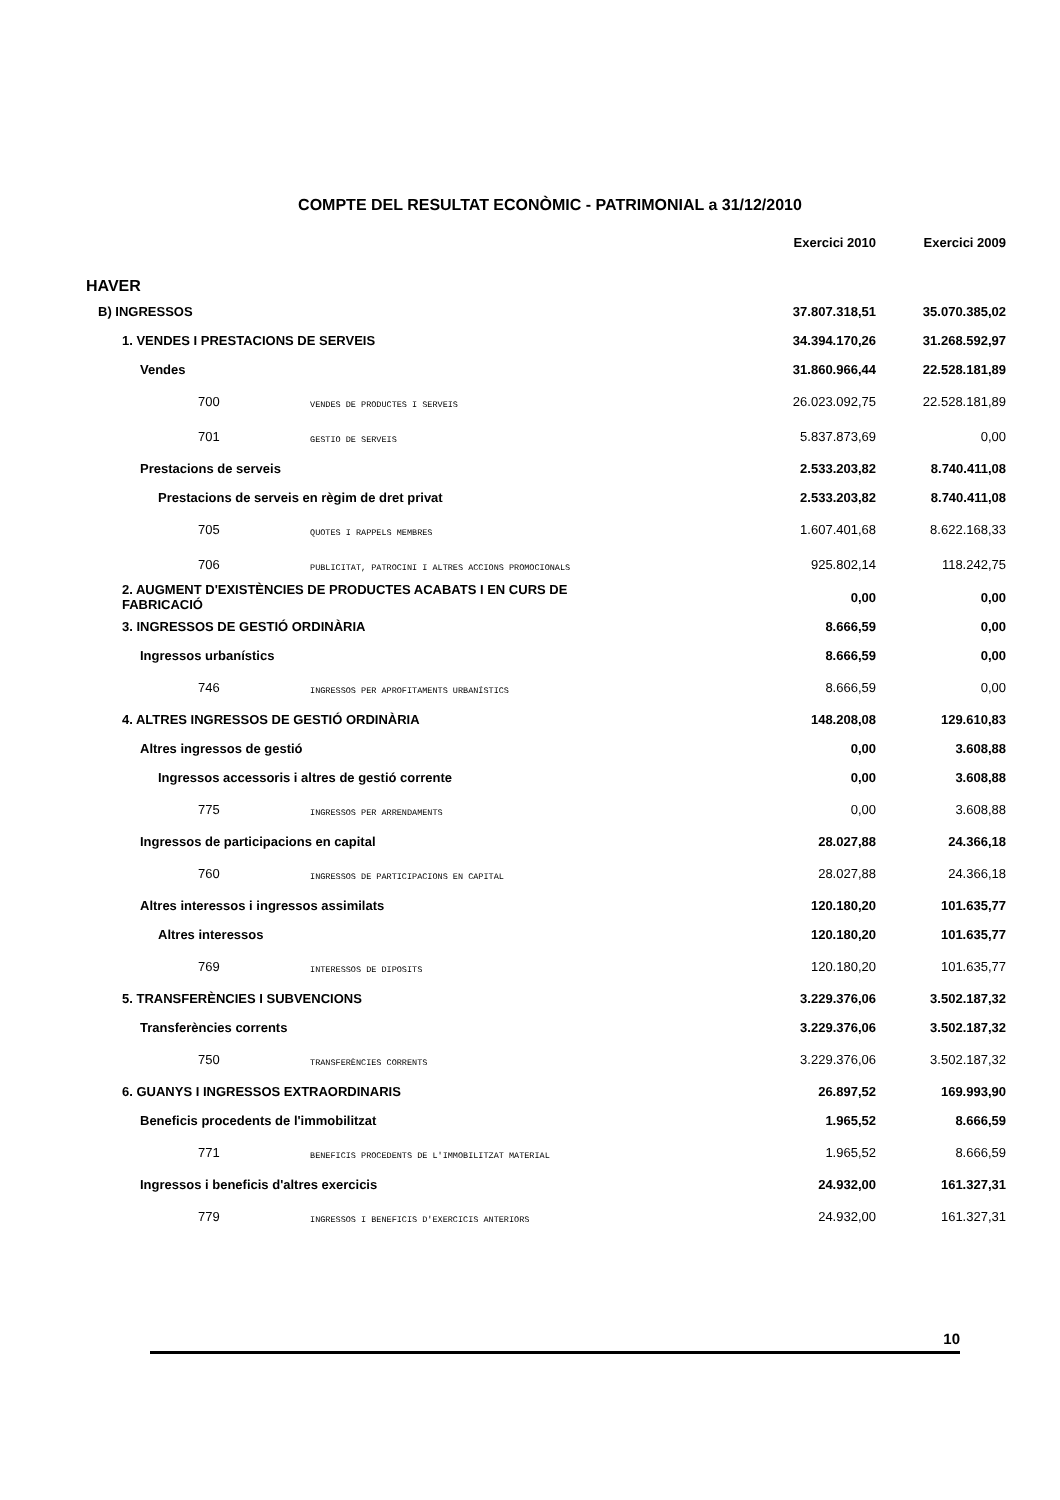COMPTE DEL RESULTAT ECONÒMIC - PATRIMONIAL a 31/12/2010
| | | Exercici 2010 | Exercici 2009 |
| --- | --- | --- | --- |
| HAVER | | | |
| B) INGRESSOS | | 37.807.318,51 | 35.070.385,02 |
| 1. VENDES I PRESTACIONS DE SERVEIS | | 34.394.170,26 | 31.268.592,97 |
| Vendes | | 31.860.966,44 | 22.528.181,89 |
| 700 | VENDES DE PRODUCTES I SERVEIS | 26.023.092,75 | 22.528.181,89 |
| 701 | GESTIO DE SERVEIS | 5.837.873,69 | 0,00 |
| Prestacions de serveis | | 2.533.203,82 | 8.740.411,08 |
| Prestacions de serveis en règim de dret privat | | 2.533.203,82 | 8.740.411,08 |
| 705 | QUOTES I RAPPELS MEMBRES | 1.607.401,68 | 8.622.168,33 |
| 706 | PUBLICITAT, PATROCINI I ALTRES ACCIONS PROMOCIONALS | 925.802,14 | 118.242,75 |
| 2. AUGMENT D'EXISTÈNCIES DE PRODUCTES ACABATS I EN CURS DE FABRICACIÓ | | 0,00 | 0,00 |
| 3. INGRESSOS DE GESTIÓ ORDINÀRIA | | 8.666,59 | 0,00 |
| Ingressos urbanístics | | 8.666,59 | 0,00 |
| 746 | INGRESSOS PER APROFITAMENTS URBANÍSTICS | 8.666,59 | 0,00 |
| 4. ALTRES INGRESSOS DE GESTIÓ ORDINÀRIA | | 148.208,08 | 129.610,83 |
| Altres ingressos de gestió | | 0,00 | 3.608,88 |
| Ingressos accessoris i altres de gestió corrente | | 0,00 | 3.608,88 |
| 775 | INGRESSOS PER ARRENDAMENTS | 0,00 | 3.608,88 |
| Ingressos de participacions en capital | | 28.027,88 | 24.366,18 |
| 760 | INGRESSOS DE PARTICIPACIONS EN CAPITAL | 28.027,88 | 24.366,18 |
| Altres interessos i ingressos assimilats | | 120.180,20 | 101.635,77 |
| Altres interessos | | 120.180,20 | 101.635,77 |
| 769 | INTERESSOS DE DIPOSITS | 120.180,20 | 101.635,77 |
| 5. TRANSFERÈNCIES I SUBVENCIONS | | 3.229.376,06 | 3.502.187,32 |
| Transferències corrents | | 3.229.376,06 | 3.502.187,32 |
| 750 | TRANSFERÈNCIES CORRENTS | 3.229.376,06 | 3.502.187,32 |
| 6. GUANYS I INGRESSOS EXTRAORDINARIS | | 26.897,52 | 169.993,90 |
| Beneficis procedents de l'immobilitzat | | 1.965,52 | 8.666,59 |
| 771 | BENEFICIS PROCEDENTS DE L'IMMOBILITZAT MATERIAL | 1.965,52 | 8.666,59 |
| Ingressos i beneficis d'altres exercicis | | 24.932,00 | 161.327,31 |
| 779 | INGRESSOS I BENEFICIS D'EXERCICIS ANTERIORS | 24.932,00 | 161.327,31 |
10